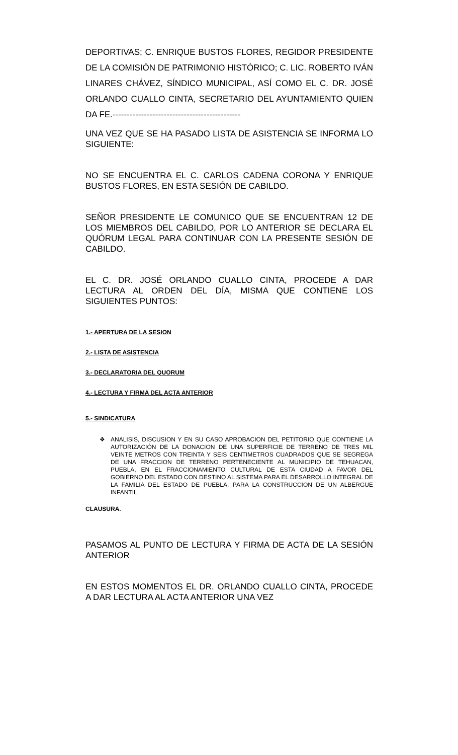DEPORTIVAS; C. ENRIQUE BUSTOS FLORES, REGIDOR PRESIDENTE DE LA COMISIÓN DE PATRIMONIO HISTÓRICO; C. LIC. ROBERTO IVÁN LINARES CHÁVEZ, SÍNDICO MUNICIPAL, ASÍ COMO EL C. DR. JOSÉ ORLANDO CUALLO CINTA, SECRETARIO DEL AYUNTAMIENTO QUIEN DA FE.---------------------------------------------
UNA VEZ QUE SE HA PASADO LISTA DE ASISTENCIA SE INFORMA LO SIGUIENTE:
NO SE ENCUENTRA EL C. CARLOS CADENA CORONA Y ENRIQUE BUSTOS FLORES, EN ESTA SESIÓN DE CABILDO.
SEÑOR PRESIDENTE LE COMUNICO QUE SE ENCUENTRAN 12 DE LOS MIEMBROS DEL CABILDO, POR LO ANTERIOR SE DECLARA EL QUÓRUM LEGAL PARA CONTINUAR CON LA PRESENTE SESIÓN DE CABILDO.
EL C. DR. JOSÉ ORLANDO CUALLO CINTA, PROCEDE A DAR LECTURA AL ORDEN DEL DÍA, MISMA QUE CONTIENE LOS SIGUIENTES PUNTOS:
1.- APERTURA DE LA SESION
2.- LISTA DE ASISTENCIA
3.- DECLARATORIA DEL QUORUM
4.- LECTURA Y FIRMA DEL ACTA ANTERIOR
5.- SINDICATURA
❖
ANALISIS, DISCUSION Y EN SU CASO APROBACION DEL PETITORIO QUE CONTIENE LA AUTORIZACIÓN DE LA DONACION DE UNA SUPERFICIE DE TERRENO DE TRES MIL VEINTE METROS CON TREINTA Y SEIS CENTIMETROS CUADRADOS QUE SE SEGREGA DE UNA FRACCION DE TERRENO PERTENECIENTE AL MUNICIPIO DE TEHUACAN, PUEBLA, EN EL FRACCIONAMIENTO CULTURAL DE ESTA CIUDAD A FAVOR DEL GOBIERNO DEL ESTADO CON DESTINO AL SISTEMA PARA EL DESARROLLO INTEGRAL DE LA FAMILIA DEL ESTADO DE PUEBLA, PARA LA CONSTRUCCION DE UN ALBERGUE INFANTIL.
CLAUSURA.
PASAMOS AL PUNTO DE LECTURA Y FIRMA DE ACTA DE LA SESIÓN ANTERIOR
EN ESTOS MOMENTOS EL DR. ORLANDO CUALLO CINTA, PROCEDE A DAR LECTURA AL ACTA ANTERIOR UNA VEZ